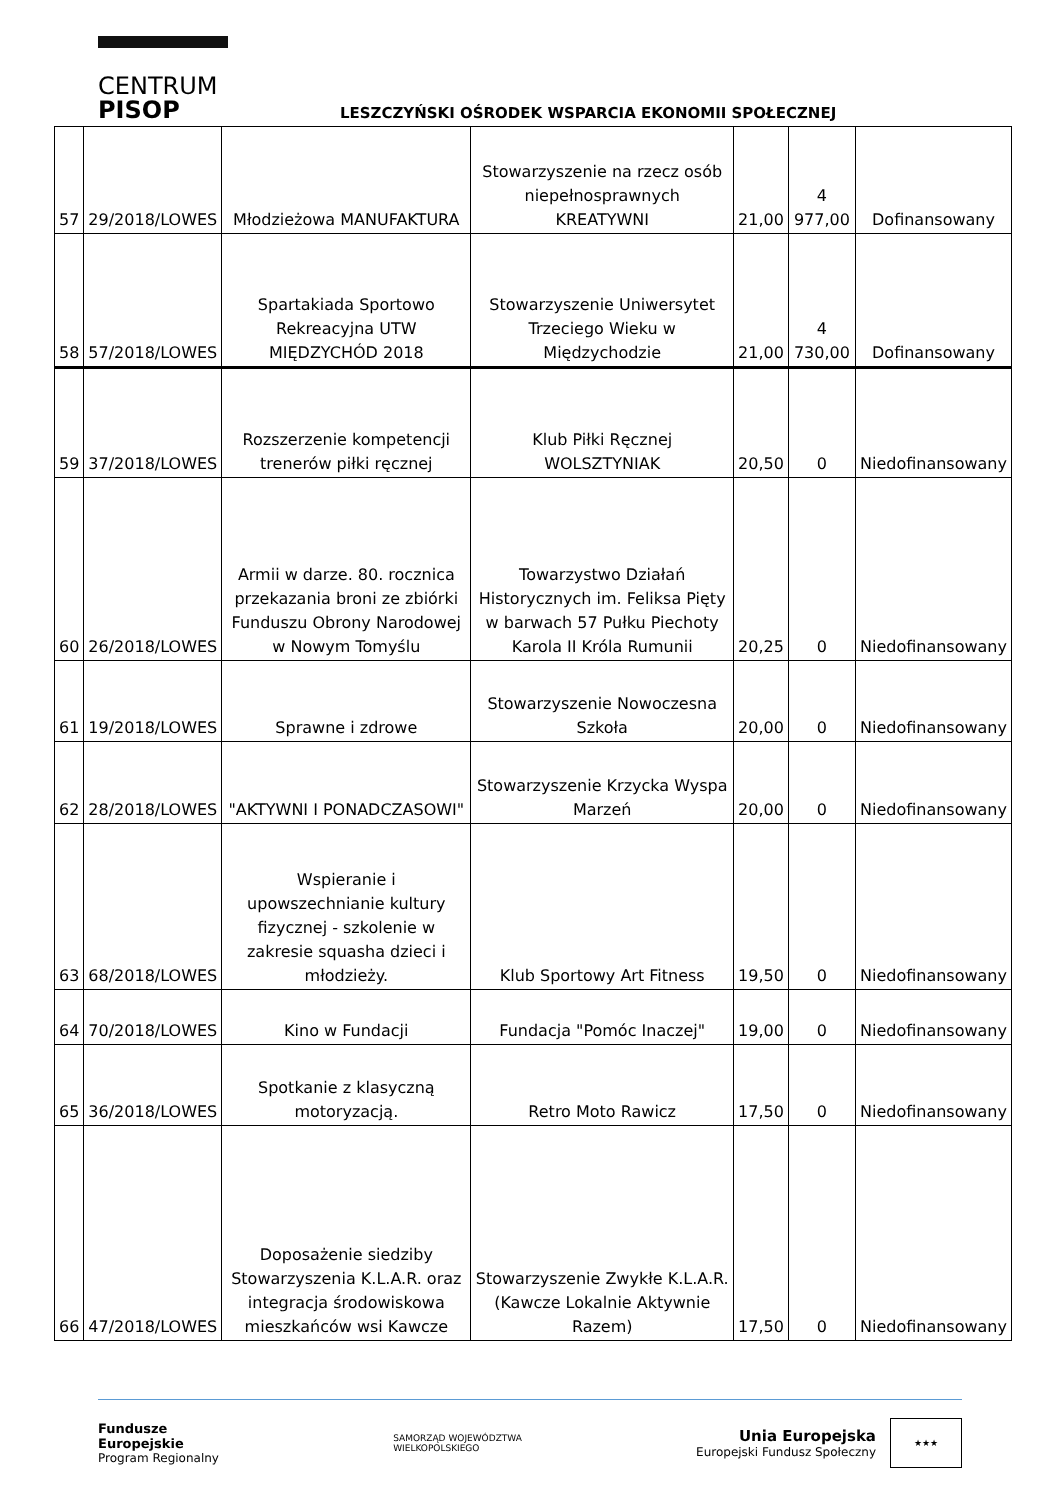CENTRUM
PISOP
LESZCZYŃSKI OŚRODEK WSPARCIA EKONOMII SPOŁECZNEJ
| 57 | 29/2018/LOWES | Młodzieżowa MANUFAKTURA | Stowarzyszenie na rzecz osób niepełnosprawnych KREATYWNI | 21,00 | 4 977,00 | Dofinansowany |
| 58 | 57/2018/LOWES | Spartakiada Sportowo Rekreacyjna UTW MIĘDZYCHÓD 2018 | Stowarzyszenie Uniwersytet Trzeciego Wieku w Międzychodzie | 21,00 | 4 730,00 | Dofinansowany |
| 59 | 37/2018/LOWES | Rozszerzenie kompetencji trenerów piłki ręcznej | Klub Piłki Ręcznej WOLSZTYNIAK | 20,50 | 0 | Niedofinansowany |
| 60 | 26/2018/LOWES | Armii w darze. 80. rocznica przekazania broni ze zbiórki Funduszu Obrony Narodowej w Nowym Tomyślu | Towarzystwo Działań Historycznych im. Feliksa Pięty w barwach 57 Pułku Piechoty Karola II Króla Rumunii | 20,25 | 0 | Niedofinansowany |
| 61 | 19/2018/LOWES | Sprawne i zdrowe | Stowarzyszenie Nowoczesna Szkoła | 20,00 | 0 | Niedofinansowany |
| 62 | 28/2018/LOWES | "AKTYWNI I PONADCZASOWI" | Stowarzyszenie Krzycka Wyspa Marzeń | 20,00 | 0 | Niedofinansowany |
| 63 | 68/2018/LOWES | Wspieranie i upowszechnianie kultury fizycznej - szkolenie w zakresie squasha dzieci i młodzieży. | Klub Sportowy Art Fitness | 19,50 | 0 | Niedofinansowany |
| 64 | 70/2018/LOWES | Kino w Fundacji | Fundacja "Pomóc Inaczej" | 19,00 | 0 | Niedofinansowany |
| 65 | 36/2018/LOWES | Spotkanie z klasyczną motoryzacją. | Retro Moto Rawicz | 17,50 | 0 | Niedofinansowany |
| 66 | 47/2018/LOWES | Doposażenie siedziby Stowarzyszenia K.L.A.R. oraz integracja środowiskowa mieszkańców wsi Kawcze | Stowarzyszenie Zwykłe K.L.A.R. (Kawcze Lokalnie Aktywnie Razem) | 17,50 | 0 | Niedofinansowany |
Fundusze
Europejskie
Program Regionalny
SAMORZĄD WOJEWÓDZTWA
WIELKOPOLSKIEGO
Unia Europejska
Europejski Fundusz Społeczny
★★★